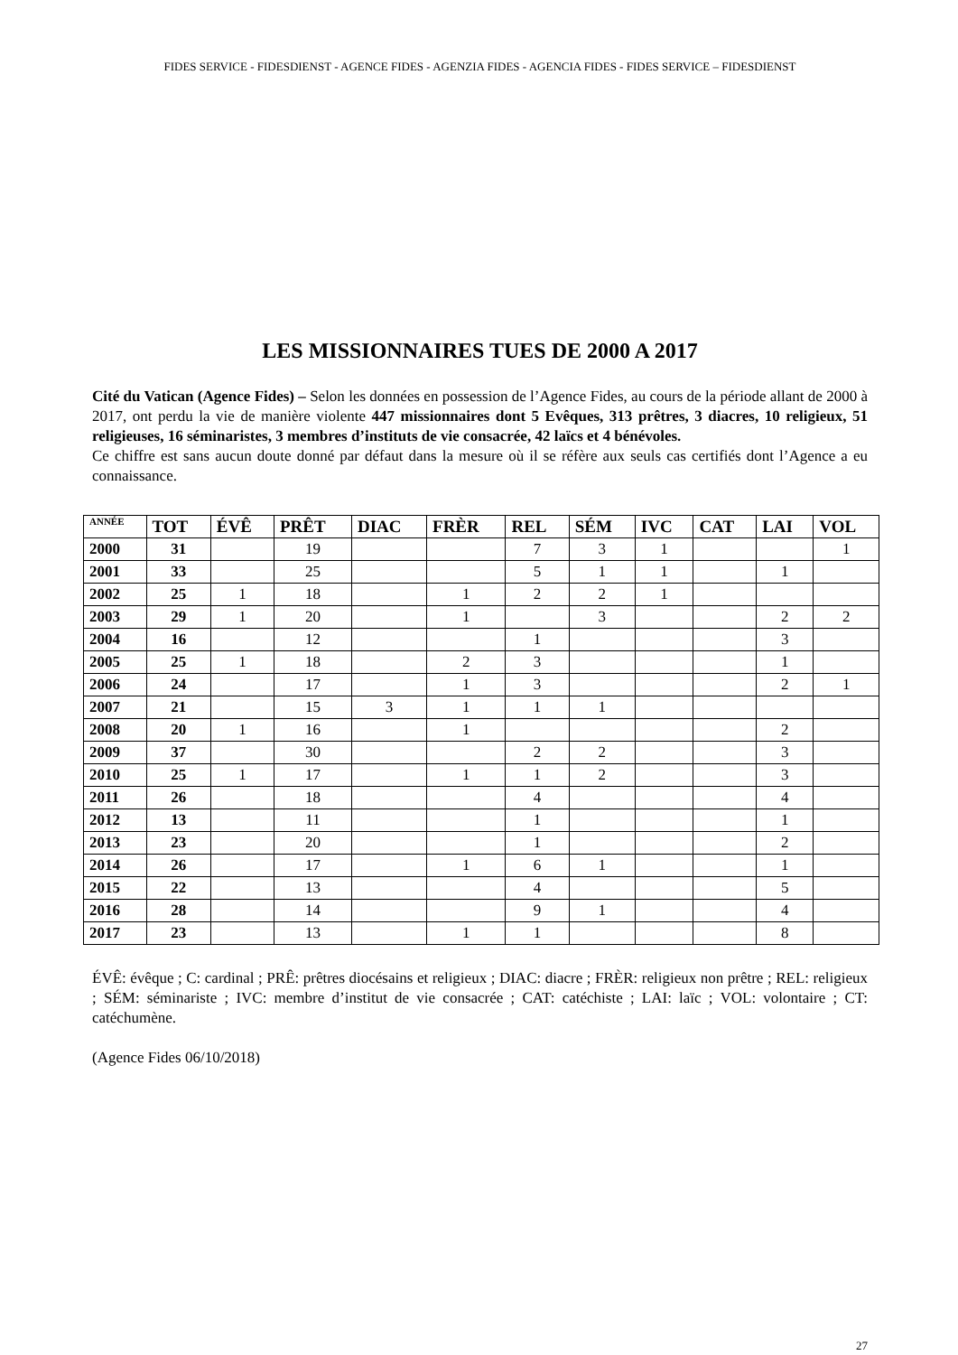FIDES SERVICE - FIDESDIENST - AGENCE FIDES - AGENZIA FIDES - AGENCIA FIDES - FIDES SERVICE – FIDESDIENST
LES MISSIONNAIRES TUES DE 2000 A 2017
Cité du Vatican (Agence Fides) – Selon les données en possession de l’Agence Fides, au cours de la période allant de 2000 à 2017, ont perdu la vie de manière violente 447 missionnaires dont 5 Evêques, 313 prêtres, 3 diacres, 10 religieux, 51 religieuses, 16 séminaristes, 3 membres d’instituts de vie consacrée, 42 laïcs et 4 bénévoles.
Ce chiffre est sans aucun doute donné par défaut dans la mesure où il se réfère aux seuls cas certifiés dont l’Agence a eu connaissance.
| ANNÉE | TOT | ÉVÊ | PRÊT | DIAC | FRÈR | REL | SÉM | IVC | CAT | LAI | VOL |
| --- | --- | --- | --- | --- | --- | --- | --- | --- | --- | --- | --- |
| 2000 | 31 | | 19 | | | 7 | 3 | 1 | | | 1 |
| 2001 | 33 | | 25 | | | 5 | 1 | 1 | | 1 | |
| 2002 | 25 | 1 | 18 | | 1 | 2 | 2 | 1 | | | |
| 2003 | 29 | 1 | 20 | | 1 | | 3 | | | 2 | 2 |
| 2004 | 16 | | 12 | | | 1 | | | | 3 | |
| 2005 | 25 | 1 | 18 | | 2 | 3 | | | | 1 | |
| 2006 | 24 | | 17 | | 1 | 3 | | | | 2 | 1 |
| 2007 | 21 | | 15 | 3 | 1 | 1 | 1 | | | | |
| 2008 | 20 | 1 | 16 | | 1 | | | | | 2 | |
| 2009 | 37 | | 30 | | | 2 | 2 | | | 3 | |
| 2010 | 25 | 1 | 17 | | 1 | 1 | 2 | | | 3 | |
| 2011 | 26 | | 18 | | | 4 | | | | 4 | |
| 2012 | 13 | | 11 | | | 1 | | | | 1 | |
| 2013 | 23 | | 20 | | | 1 | | | | 2 | |
| 2014 | 26 | | 17 | | 1 | 6 | 1 | | | 1 | |
| 2015 | 22 | | 13 | | | 4 | | | | 5 | |
| 2016 | 28 | | 14 | | | 9 | 1 | | | 4 | |
| 2017 | 23 | | 13 | | 1 | 1 | | | | 8 | |
ÉVÊ: évêque ; C: cardinal ; PRÊ: prêtres diocésains et religieux ; DIAC: diacre ; FRÈR: religieux non prêtre ; REL: religieux ; SÉM: séminariste ; IVC: membre d’institut de vie consacrée ; CAT: catéchiste ; LAI: laïc ; VOL: volontaire ; CT: catéchumène.
(Agence Fides 06/10/2018)
27